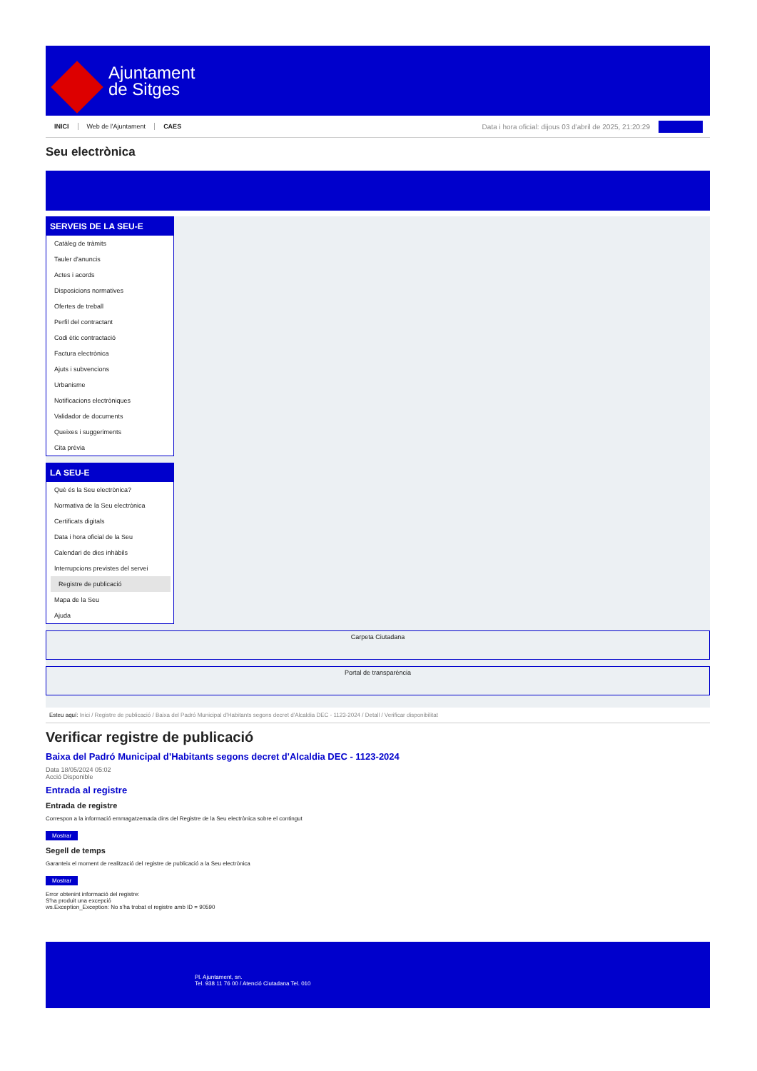Ajuntament
de Sitges
INICI Web de l'Ajuntament CAES Data i hora oficial: dijous 03 d'abril de 2025, 21:20:29
Seu electrònica
SERVEIS DE LA SEU-E
Catàleg de tràmits
Tauler d'anuncis
Actes i acords
Disposicions normatives
Ofertes de treball
Perfil del contractant
Codi ètic contractació
Factura electrònica
Ajuts i subvencions
Urbanisme
Notificacions electròniques
Validador de documents
Queixes i suggeriments
Cita prèvia
LA SEU-E
Què és la Seu electrònica?
Normativa de la Seu electrònica
Certificats digitals
Data i hora oficial de la Seu
Calendari de dies inhàbils
Interrupcions previstes del servei
Registre de publicació
Mapa de la Seu
Ajuda
Carpeta Ciutadana
Portal de transparència
Esteu aquí: Inici / Registre de publicació / Baixa del Padró Municipal d'Habitants segons decret d'Alcaldia DEC - 1123-2024 / Detall / Verificar disponibilitat
Verificar registre de publicació
Baixa del Padró Municipal d’Habitants segons decret d'Alcaldia DEC - 1123-2024
Data 18/05/2024 05:02
Acció Disponible
Entrada al registre
Entrada de registre
Correspon a la informació emmagatzemada dins del Registre de la Seu electrònica sobre el contingut
Mostrar
Segell de temps
Garanteix el moment de realització del registre de publicació a la Seu electrònica
Mostrar
Error obtenint informació del registre:
S'ha produit una excepció
ws.Exception_Exception: No s'ha trobat el registre amb ID = 90590
Pl. Ajuntament, sn.
Tel. 938 11 76 00 / Atenció Ciutadana Tel. 010